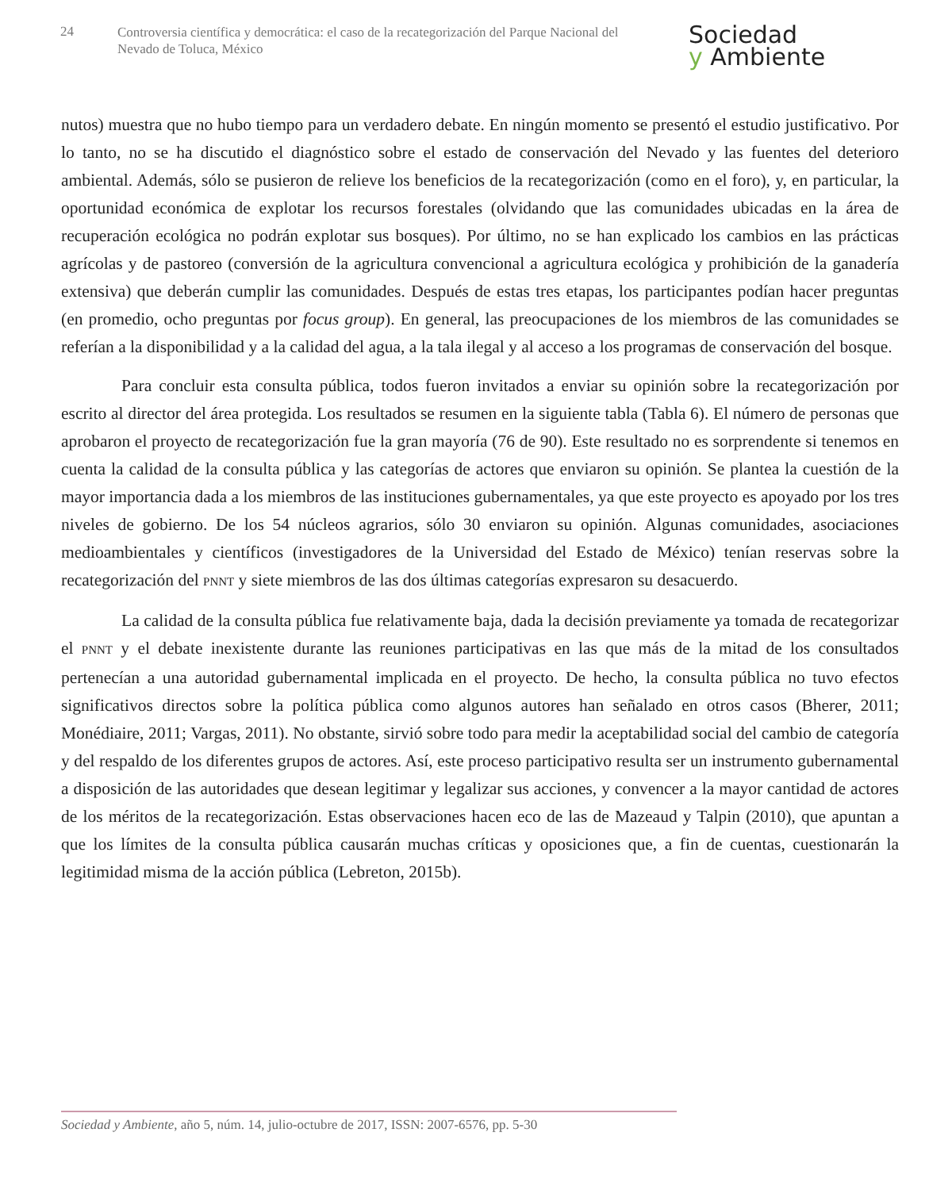24
Controversia científica y democrática: el caso de la recategorización del Parque Nacional del Nevado de Toluca, México
Sociedad
y Ambiente
nutos) muestra que no hubo tiempo para un verdadero debate. En ningún momento se presentó el estudio justificativo. Por lo tanto, no se ha discutido el diagnóstico sobre el estado de conservación del Nevado y las fuentes del deterioro ambiental. Además, sólo se pusieron de relieve los beneficios de la recategorización (como en el foro), y, en particular, la oportunidad económica de explotar los recursos forestales (olvidando que las comunidades ubicadas en la área de recuperación ecológica no podrán explotar sus bosques). Por último, no se han explicado los cambios en las prácticas agrícolas y de pastoreo (conversión de la agricultura convencional a agricultura ecológica y prohibición de la ganadería extensiva) que deberán cumplir las comunidades. Después de estas tres etapas, los participantes podían hacer preguntas (en promedio, ocho preguntas por focus group). En general, las preocupaciones de los miembros de las comunidades se referían a la disponibilidad y a la calidad del agua, a la tala ilegal y al acceso a los programas de conservación del bosque.
Para concluir esta consulta pública, todos fueron invitados a enviar su opinión sobre la recategorización por escrito al director del área protegida. Los resultados se resumen en la siguiente tabla (Tabla 6). El número de personas que aprobaron el proyecto de recategorización fue la gran mayoría (76 de 90). Este resultado no es sorprendente si tenemos en cuenta la calidad de la consulta pública y las categorías de actores que enviaron su opinión. Se plantea la cuestión de la mayor importancia dada a los miembros de las instituciones gubernamentales, ya que este proyecto es apoyado por los tres niveles de gobierno. De los 54 núcleos agrarios, sólo 30 enviaron su opinión. Algunas comunidades, asociaciones medioambientales y científicos (investigadores de la Universidad del Estado de México) tenían reservas sobre la recategorización del PNNT y siete miembros de las dos últimas categorías expresaron su desacuerdo.
La calidad de la consulta pública fue relativamente baja, dada la decisión previamente ya tomada de recategorizar el PNNT y el debate inexistente durante las reuniones participativas en las que más de la mitad de los consultados pertenecían a una autoridad gubernamental implicada en el proyecto. De hecho, la consulta pública no tuvo efectos significativos directos sobre la política pública como algunos autores han señalado en otros casos (Bherer, 2011; Monédiaire, 2011; Vargas, 2011). No obstante, sirvió sobre todo para medir la aceptabilidad social del cambio de categoría y del respaldo de los diferentes grupos de actores. Así, este proceso participativo resulta ser un instrumento gubernamental a disposición de las autoridades que desean legitimar y legalizar sus acciones, y convencer a la mayor cantidad de actores de los méritos de la recategorización. Estas observaciones hacen eco de las de Mazeaud y Talpin (2010), que apuntan a que los límites de la consulta pública causarán muchas críticas y oposiciones que, a fin de cuentas, cuestionarán la legitimidad misma de la acción pública (Lebreton, 2015b).
Sociedad y Ambiente, año 5, núm. 14, julio-octubre de 2017, ISSN: 2007-6576, pp. 5-30